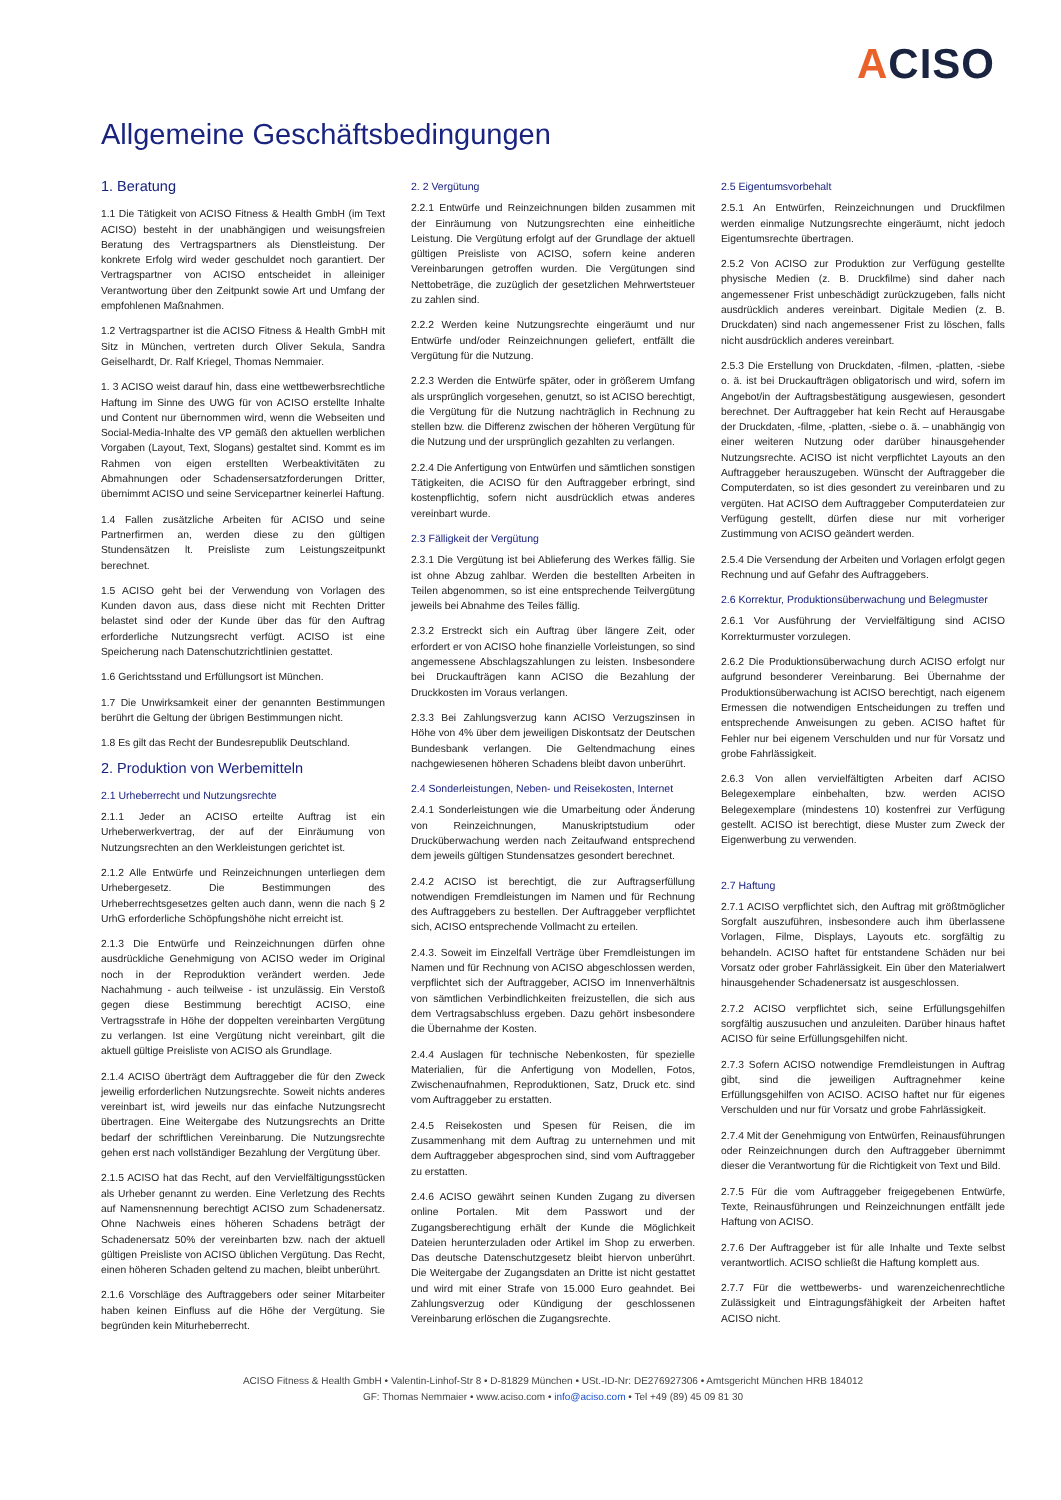ACISO
Allgemeine Geschäftsbedingungen
1. Beratung
1.1 Die Tätigkeit von ACISO Fitness & Health GmbH (im Text ACISO) besteht in der unabhängigen und weisungsfreien Beratung des Vertragspartners als Dienstleistung. Der konkrete Erfolg wird weder geschuldet noch garantiert. Der Vertragspartner von ACISO entscheidet in alleiniger Verantwortung über den Zeitpunkt sowie Art und Umfang der empfohlenen Maßnahmen.
1.2 Vertragspartner ist die ACISO Fitness & Health GmbH mit Sitz in München, vertreten durch Oliver Sekula, Sandra Geiselhardt, Dr. Ralf Kriegel, Thomas Nemmaier.
1. 3 ACISO weist darauf hin, dass eine wettbewerbsrechtliche Haftung im Sinne des UWG für von ACISO erstellte Inhalte und Content nur übernommen wird, wenn die Webseiten und Social-Media-Inhalte des VP gemäß den aktuellen werblichen Vorgaben (Layout, Text, Slogans) gestaltet sind. Kommt es im Rahmen von eigen erstellten Werbeaktivitäten zu Abmahnungen oder Schadensersatzforderungen Dritter, übernimmt ACISO und seine Servicepartner keinerlei Haftung.
1.4 Fallen zusätzliche Arbeiten für ACISO und seine Partnerfirmen an, werden diese zu den gültigen Stundensätzen lt. Preisliste zum Leistungszeitpunkt berechnet.
1.5 ACISO geht bei der Verwendung von Vorlagen des Kunden davon aus, dass diese nicht mit Rechten Dritter belastet sind oder der Kunde über das für den Auftrag erforderliche Nutzungsrecht verfügt. ACISO ist eine Speicherung nach Datenschutzrichtlinien gestattet.
1.6 Gerichtsstand und Erfüllungsort ist München.
1.7 Die Unwirksamkeit einer der genannten Bestimmungen berührt die Geltung der übrigen Bestimmungen nicht.
1.8 Es gilt das Recht der Bundesrepublik Deutschland.
2. Produktion von Werbemitteln
2.1 Urheberrecht und Nutzungsrechte
2.1.1 Jeder an ACISO erteilte Auftrag ist ein Urheberwerkvertrag, der auf der Einräumung von Nutzungsrechten an den Werkleistungen gerichtet ist.
2.1.2 Alle Entwürfe und Reinzeichnungen unterliegen dem Urhebergesetz. Die Bestimmungen des Urheberrechtsgesetzes gelten auch dann, wenn die nach § 2 UrhG erforderliche Schöpfungshöhe nicht erreicht ist.
2.1.3 Die Entwürfe und Reinzeichnungen dürfen ohne ausdrückliche Genehmigung von ACISO weder im Original noch in der Reproduktion verändert werden. Jede Nachahmung - auch teilweise - ist unzulässig. Ein Verstoß gegen diese Bestimmung berechtigt ACISO, eine Vertragsstrafe in Höhe der doppelten vereinbarten Vergütung zu verlangen. Ist eine Vergütung nicht vereinbart, gilt die aktuell gültige Preisliste von ACISO als Grundlage.
2.1.4 ACISO überträgt dem Auftraggeber die für den Zweck jeweilig erforderlichen Nutzungsrechte. Soweit nichts anderes vereinbart ist, wird jeweils nur das einfache Nutzungsrecht übertragen. Eine Weitergabe des Nutzungsrechts an Dritte bedarf der schriftlichen Vereinbarung. Die Nutzungsrechte gehen erst nach vollständiger Bezahlung der Vergütung über.
2.1.5 ACISO hat das Recht, auf den Vervielfältigungsstücken als Urheber genannt zu werden. Eine Verletzung des Rechts auf Namensnennung berechtigt ACISO zum Schadenersatz. Ohne Nachweis eines höheren Schadens beträgt der Schadenersatz 50% der vereinbarten bzw. nach der aktuell gültigen Preisliste von ACISO üblichen Vergütung. Das Recht, einen höheren Schaden geltend zu machen, bleibt unberührt.
2.1.6 Vorschläge des Auftraggebers oder seiner Mitarbeiter haben keinen Einfluss auf die Höhe der Vergütung. Sie begründen kein Miturheberrecht.
2. 2 Vergütung
2.2.1 Entwürfe und Reinzeichnungen bilden zusammen mit der Einräumung von Nutzungsrechten eine einheitliche Leistung. Die Vergütung erfolgt auf der Grundlage der aktuell gültigen Preisliste von ACISO, sofern keine anderen Vereinbarungen getroffen wurden. Die Vergütungen sind Nettobeträge, die zuzüglich der gesetzlichen Mehrwertsteuer zu zahlen sind.
2.2.2 Werden keine Nutzungsrechte eingeräumt und nur Entwürfe und/oder Reinzeichnungen geliefert, entfällt die Vergütung für die Nutzung.
2.2.3 Werden die Entwürfe später, oder in größerem Umfang als ursprünglich vorgesehen, genutzt, so ist ACISO berechtigt, die Vergütung für die Nutzung nachträglich in Rechnung zu stellen bzw. die Differenz zwischen der höheren Vergütung für die Nutzung und der ursprünglich gezahlten zu verlangen.
2.2.4 Die Anfertigung von Entwürfen und sämtlichen sonstigen Tätigkeiten, die ACISO für den Auftraggeber erbringt, sind kostenpflichtig, sofern nicht ausdrücklich etwas anderes vereinbart wurde.
2.3 Fälligkeit der Vergütung
2.3.1 Die Vergütung ist bei Ablieferung des Werkes fällig. Sie ist ohne Abzug zahlbar. Werden die bestellten Arbeiten in Teilen abgenommen, so ist eine entsprechende Teilvergütung jeweils bei Abnahme des Teiles fällig.
2.3.2 Erstreckt sich ein Auftrag über längere Zeit, oder erfordert er von ACISO hohe finanzielle Vorleistungen, so sind angemessene Abschlagszahlungen zu leisten. Insbesondere bei Druckaufträgen kann ACISO die Bezahlung der Druckkosten im Voraus verlangen.
2.3.3 Bei Zahlungsverzug kann ACISO Verzugszinsen in Höhe von 4% über dem jeweiligen Diskontsatz der Deutschen Bundesbank verlangen. Die Geltendmachung eines nachgewiesenen höheren Schadens bleibt davon unberührt.
2.4 Sonderleistungen, Neben- und Reisekosten, Internet
2.4.1 Sonderleistungen wie die Umarbeitung oder Änderung von Reinzeichnungen, Manuskriptstudium oder Drucküberwachung werden nach Zeitaufwand entsprechend dem jeweils gültigen Stundensatzes gesondert berechnet.
2.4.2 ACISO ist berechtigt, die zur Auftragserfüllung notwendigen Fremdleistungen im Namen und für Rechnung des Auftraggebers zu bestellen. Der Auftraggeber verpflichtet sich, ACISO entsprechende Vollmacht zu erteilen.
2.4.3. Soweit im Einzelfall Verträge über Fremdleistungen im Namen und für Rechnung von ACISO abgeschlossen werden, verpflichtet sich der Auftraggeber, ACISO im Innenverhältnis von sämtlichen Verbindlichkeiten freizustellen, die sich aus dem Vertragsabschluss ergeben. Dazu gehört insbesondere die Übernahme der Kosten.
2.4.4 Auslagen für technische Nebenkosten, für spezielle Materialien, für die Anfertigung von Modellen, Fotos, Zwischenaufnahmen, Reproduktionen, Satz, Druck etc. sind vom Auftraggeber zu erstatten.
2.4.5 Reisekosten und Spesen für Reisen, die im Zusammenhang mit dem Auftrag zu unternehmen und mit dem Auftraggeber abgesprochen sind, sind vom Auftraggeber zu erstatten.
2.4.6 ACISO gewährt seinen Kunden Zugang zu diversen online Portalen. Mit dem Passwort und der Zugangsberechtigung erhält der Kunde die Möglichkeit Dateien herunterzuladen oder Artikel im Shop zu erwerben. Das deutsche Datenschutzgesetz bleibt hiervon unberührt. Die Weitergabe der Zugangsdaten an Dritte ist nicht gestattet und wird mit einer Strafe von 15.000 Euro geahndet. Bei Zahlungsverzug oder Kündigung der geschlossenen Vereinbarung erlöschen die Zugangsrechte.
2.5 Eigentumsvorbehalt
2.5.1 An Entwürfen, Reinzeichnungen und Druckfilmen werden einmalige Nutzungsrechte eingeräumt, nicht jedoch Eigentumsrechte übertragen.
2.5.2 Von ACISO zur Produktion zur Verfügung gestellte physische Medien (z. B. Druckfilme) sind daher nach angemessener Frist unbeschädigt zurückzugeben, falls nicht ausdrücklich anderes vereinbart. Digitale Medien (z. B. Druckdaten) sind nach angemessener Frist zu löschen, falls nicht ausdrücklich anderes vereinbart.
2.5.3 Die Erstellung von Druckdaten, -filmen, -platten, -siebe o. ä. ist bei Druckaufträgen obligatorisch und wird, sofern im Angebot/in der Auftragsbestätigung ausgewiesen, gesondert berechnet. Der Auftraggeber hat kein Recht auf Herausgabe der Druckdaten, -filme, -platten, -siebe o. ä. – unabhängig von einer weiteren Nutzung oder darüber hinausgehender Nutzungsrechte. ACISO ist nicht verpflichtet Layouts an den Auftraggeber herauszugeben. Wünscht der Auftraggeber die Computerdaten, so ist dies gesondert zu vereinbaren und zu vergüten. Hat ACISO dem Auftraggeber Computerdateien zur Verfügung gestellt, dürfen diese nur mit vorheriger Zustimmung von ACISO geändert werden.
2.5.4 Die Versendung der Arbeiten und Vorlagen erfolgt gegen Rechnung und auf Gefahr des Auftraggebers.
2.6 Korrektur, Produktionsüberwachung und Belegmuster
2.6.1 Vor Ausführung der Vervielfältigung sind ACISO Korrekturmuster vorzulegen.
2.6.2 Die Produktionsüberwachung durch ACISO erfolgt nur aufgrund besonderer Vereinbarung. Bei Übernahme der Produktionsüberwachung ist ACISO berechtigt, nach eigenem Ermessen die notwendigen Entscheidungen zu treffen und entsprechende Anweisungen zu geben. ACISO haftet für Fehler nur bei eigenem Verschulden und nur für Vorsatz und grobe Fahrlässigkeit.
2.6.3 Von allen vervielfältigten Arbeiten darf ACISO Belegexemplare einbehalten, bzw. werden ACISO Belegexemplare (mindestens 10) kostenfrei zur Verfügung gestellt. ACISO ist berechtigt, diese Muster zum Zweck der Eigenwerbung zu verwenden.
2.7 Haftung
2.7.1 ACISO verpflichtet sich, den Auftrag mit größtmöglicher Sorgfalt auszuführen, insbesondere auch ihm überlassene Vorlagen, Filme, Displays, Layouts etc. sorgfältig zu behandeln. ACISO haftet für entstandene Schäden nur bei Vorsatz oder grober Fahrlässigkeit. Ein über den Materialwert hinausgehender Schadenersatz ist ausgeschlossen.
2.7.2 ACISO verpflichtet sich, seine Erfüllungsgehilfen sorgfältig auszusuchen und anzuleiten. Darüber hinaus haftet ACISO für seine Erfüllungsgehilfen nicht.
2.7.3 Sofern ACISO notwendige Fremdleistungen in Auftrag gibt, sind die jeweiligen Auftragnehmer keine Erfüllungsgehilfen von ACISO. ACISO haftet nur für eigenes Verschulden und nur für Vorsatz und grobe Fahrlässigkeit.
2.7.4 Mit der Genehmigung von Entwürfen, Reinausführungen oder Reinzeichnungen durch den Auftraggeber übernimmt dieser die Verantwortung für die Richtigkeit von Text und Bild.
2.7.5 Für die vom Auftraggeber freigegebenen Entwürfe, Texte, Reinausführungen und Reinzeichnungen entfällt jede Haftung von ACISO.
2.7.6 Der Auftraggeber ist für alle Inhalte und Texte selbst verantwortlich. ACISO schließt die Haftung komplett aus.
2.7.7 Für die wettbewerbs- und warenzeichenrechtliche Zulässigkeit und Eintragungsfähigkeit der Arbeiten haftet ACISO nicht.
ACISO Fitness & Health GmbH • Valentin-Linhof-Str 8 • D-81829 München • USt.-ID-Nr: DE276927306 • Amtsgericht München HRB 184012
GF: Thomas Nemmaier • www.aciso.com • info@aciso.com • Tel +49 (89) 45 09 81 30